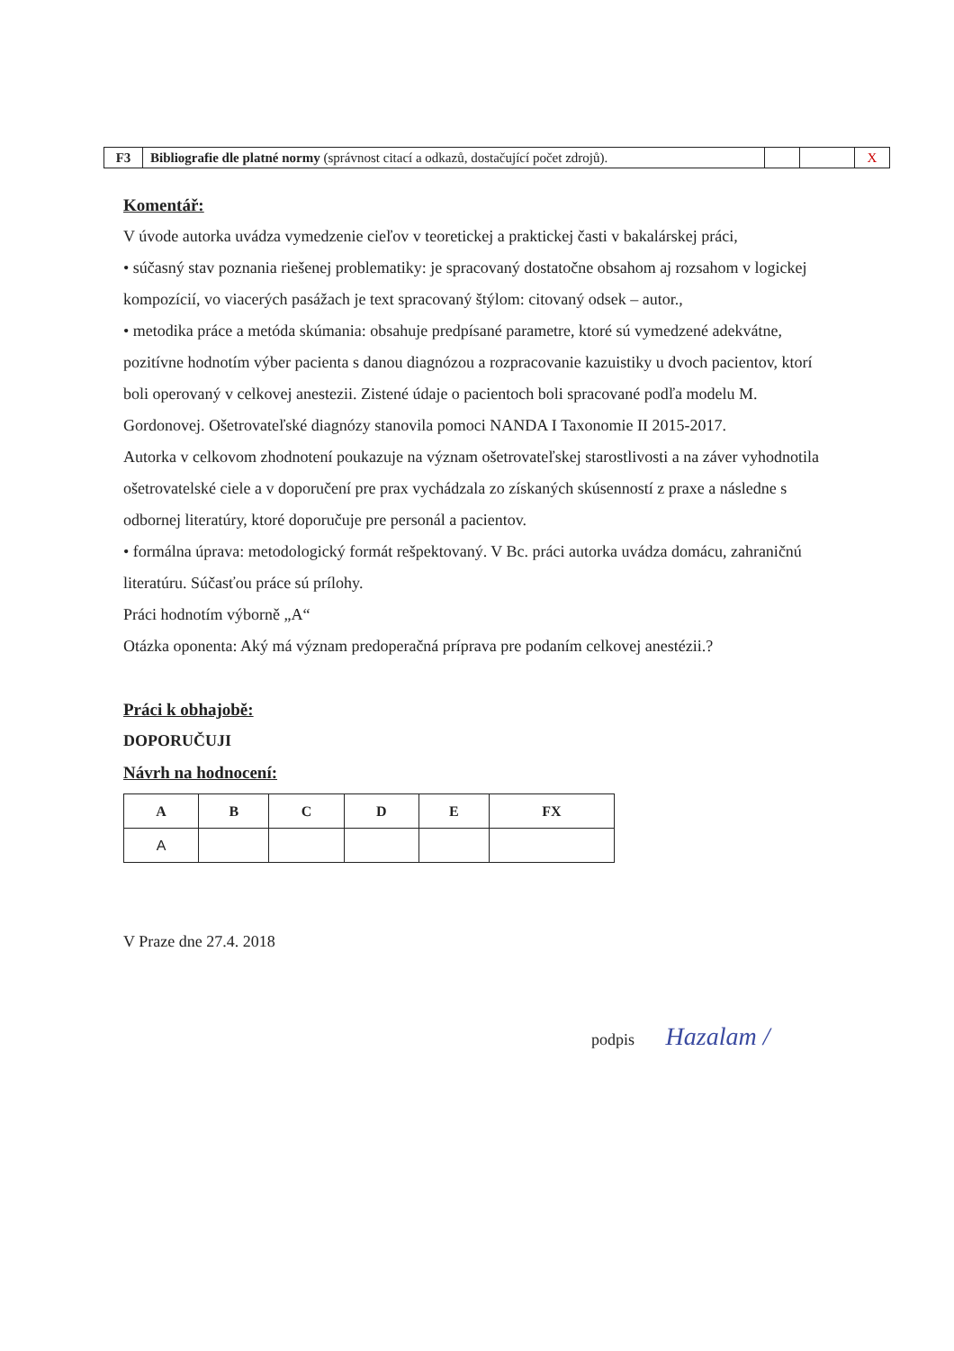| F3 | Bibliografie dle platné normy (správnost citací a odkazů, dostačující počet zdrojů). | | | X |
Komentář:
V úvode autorka uvádza vymedzenie cieľov v teoretickej a praktickej časti v bakalárskej práci,
• súčasný stav poznania riešenej problematiky: je spracovaný dostatočne obsahom aj rozsahom v logickej kompozícií, vo viacerých pasážach je text spracovaný štýlom: citovaný odsek – autor.,
• metodika práce a metóda skúmania: obsahuje predpísané parametre, ktoré sú vymedzené adekvátne, pozitívne hodnotím výber pacienta s danou diagnózou a rozpracovanie kazuistiky u dvoch pacientov, ktorí boli operovaný v celkovej anestezii. Zistené údaje o pacientoch boli spracované podľa modelu M. Gordonovej. Ošetrovateľské diagnózy stanovila pomoci NANDA I Taxonomie II 2015-2017.
Autorka v celkovom zhodnotení poukazuje na význam ošetrovateľskej starostlivosti a na záver vyhodnotila ošetrovatelské ciele a v doporučení pre prax vychádzala zo získaných skúsenností z praxe a následne s odbornej literatúry, ktoré doporučuje pre personál a pacientov.
• formálna úprava: metodologický formát rešpektovaný. V Bc. práci autorka uvádza domácu, zahraničnú literatúru. Súčasťou práce sú prílohy.
Práci hodnotím výborně „A“
Otázka oponenta: Aký má význam predoperačná príprava pre podaním celkovej anestézii.?
Práci k obhajobě:
DOPORUČUJI
Návrh na hodnocení:
| A | B | C | D | E | FX |
| --- | --- | --- | --- | --- | --- |
| A | | | | | |
V Praze dne 27.4. 2018
podpis Hazalam /